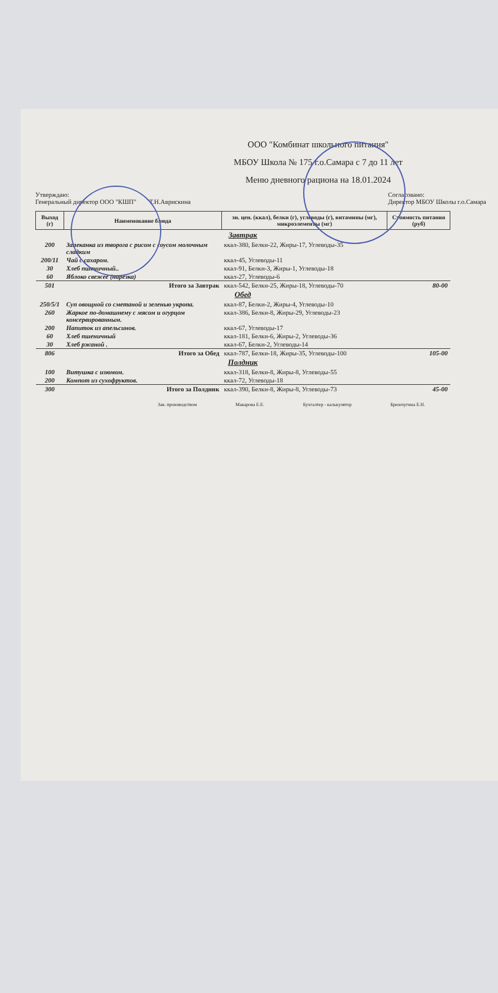ООО "Комбинат школьного питания"
МБОУ Школа № 175 г.о.Самара с 7 до 11 лет
Меню дневного рациона на 18.01.2024
Утверждаю:
Генеральный директор ООО "КШП" Т.Н.Аврискина
Согласовано:
Директор МБОУ Школы г.о.Самара
| Выход (г) | Наименование блюда | эн. цен. (ккал), белки (г), углеводы (г), витамины (мг), микроэлементы (мг) | Стоимость питания (руб) |
| --- | --- | --- | --- |
| Завтрак | | | |
| 200 | Запеканка из творога с рисом с соусом молочным сладким | ккал-380, Белки-22, Жиры-17, Углеводы-35 | |
| 200/11 | Чай с сахаром. | ккал-45, Углеводы-11 | |
| 30 | Хлеб пшеничный.. | ккал-91, Белки-3, Жиры-1, Углеводы-18 | |
| 60 | Яблоко свежее (нарезка) | ккал-27, Углеводы-6 | |
| 501 | Итого за Завтрак | ккал-542, Белки-25, Жиры-18, Углеводы-70 | 80-00 |
| Обед | | | |
| 250/5/1 | Суп овощной со сметаной и зеленью укропа. | ккал-87, Белки-2, Жиры-4, Углеводы-10 | |
| 260 | Жаркое по-домашнему с мясом и огурцом консервированным. | ккал-386, Белки-8, Жиры-29, Углеводы-23 | |
| 200 | Напиток из апельсинов. | ккал-67, Углеводы-17 | |
| 60 | Хлеб пшеничный | ккал-181, Белки-6, Жиры-2, Углеводы-36 | |
| 30 | Хлеб ржаной . | ккал-67, Белки-2, Углеводы-14 | |
| 806 | Итого за Обед | ккал-787, Белки-18, Жиры-35, Углеводы-100 | 105-00 |
| Полдник | | | |
| 100 | Витушка с изюмом. | ккал-318, Белки-8, Жиры-8, Углеводы-55 | |
| 200 | Компот из сухофруктов. | ккал-72, Углеводы-18 | |
| 300 | Итого за Полдник | ккал-390, Белки-8, Жиры-8, Углеводы-73 | 45-00 |
Зав. производством Макарова Е.Е. Бухгалтер - калькулятор Брюнчугина Е.Н.